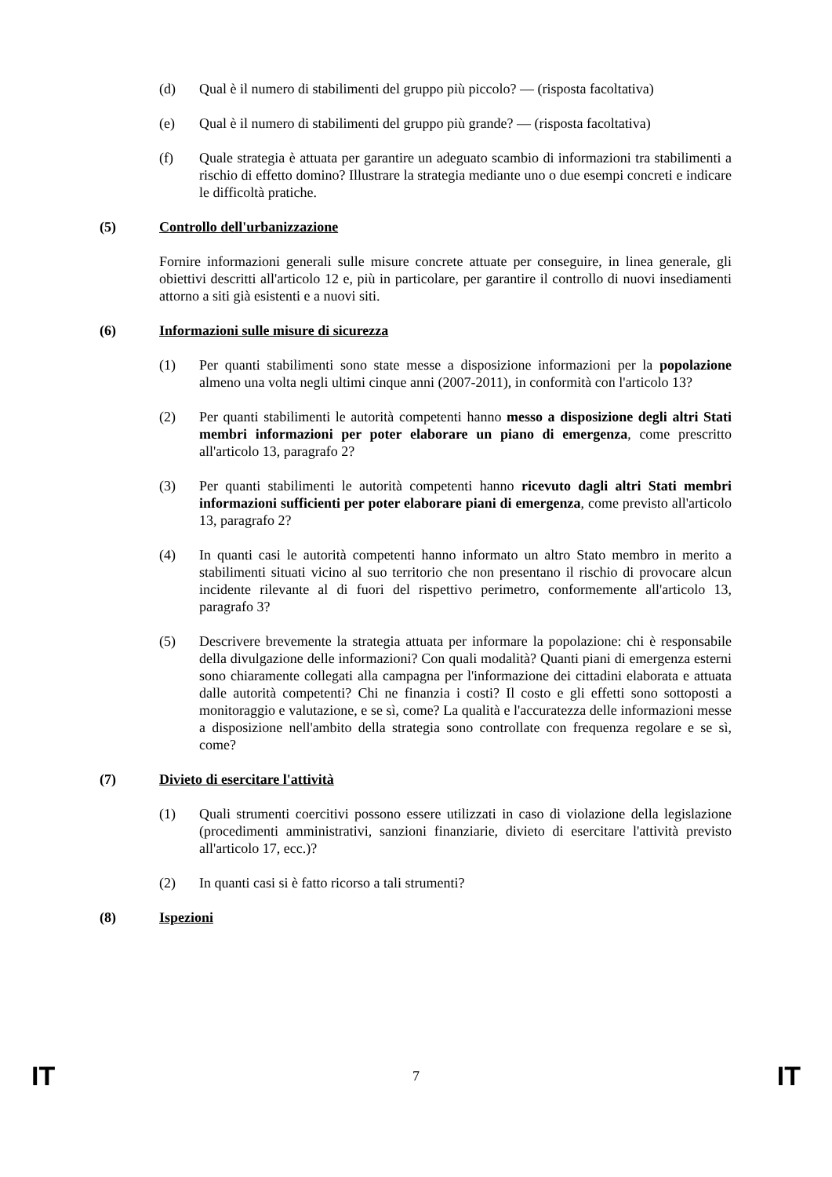(d) Qual è il numero di stabilimenti del gruppo più piccolo? — (risposta facoltativa)
(e) Qual è il numero di stabilimenti del gruppo più grande? — (risposta facoltativa)
(f) Quale strategia è attuata per garantire un adeguato scambio di informazioni tra stabilimenti a rischio di effetto domino? Illustrare la strategia mediante uno o due esempi concreti e indicare le difficoltà pratiche.
(5) Controllo dell'urbanizzazione
Fornire informazioni generali sulle misure concrete attuate per conseguire, in linea generale, gli obiettivi descritti all'articolo 12 e, più in particolare, per garantire il controllo di nuovi insediamenti attorno a siti già esistenti e a nuovi siti.
(6) Informazioni sulle misure di sicurezza
(1) Per quanti stabilimenti sono state messe a disposizione informazioni per la popolazione almeno una volta negli ultimi cinque anni (2007-2011), in conformità con l'articolo 13?
(2) Per quanti stabilimenti le autorità competenti hanno messo a disposizione degli altri Stati membri informazioni per poter elaborare un piano di emergenza, come prescritto all'articolo 13, paragrafo 2?
(3) Per quanti stabilimenti le autorità competenti hanno ricevuto dagli altri Stati membri informazioni sufficienti per poter elaborare piani di emergenza, come previsto all'articolo 13, paragrafo 2?
(4) In quanti casi le autorità competenti hanno informato un altro Stato membro in merito a stabilimenti situati vicino al suo territorio che non presentano il rischio di provocare alcun incidente rilevante al di fuori del rispettivo perimetro, conformemente all'articolo 13, paragrafo 3?
(5) Descrivere brevemente la strategia attuata per informare la popolazione: chi è responsabile della divulgazione delle informazioni? Con quali modalità? Quanti piani di emergenza esterni sono chiaramente collegati alla campagna per l'informazione dei cittadini elaborata e attuata dalle autorità competenti? Chi ne finanzia i costi? Il costo e gli effetti sono sottoposti a monitoraggio e valutazione, e se sì, come? La qualità e l'accuratezza delle informazioni messe a disposizione nell'ambito della strategia sono controllate con frequenza regolare e se sì, come?
(7) Divieto di esercitare l'attività
(1) Quali strumenti coercitivi possono essere utilizzati in caso di violazione della legislazione (procedimenti amministrativi, sanzioni finanziarie, divieto di esercitare l'attività previsto all'articolo 17, ecc.)?
(2) In quanti casi si è fatto ricorso a tali strumenti?
(8) Ispezioni
IT 7 IT